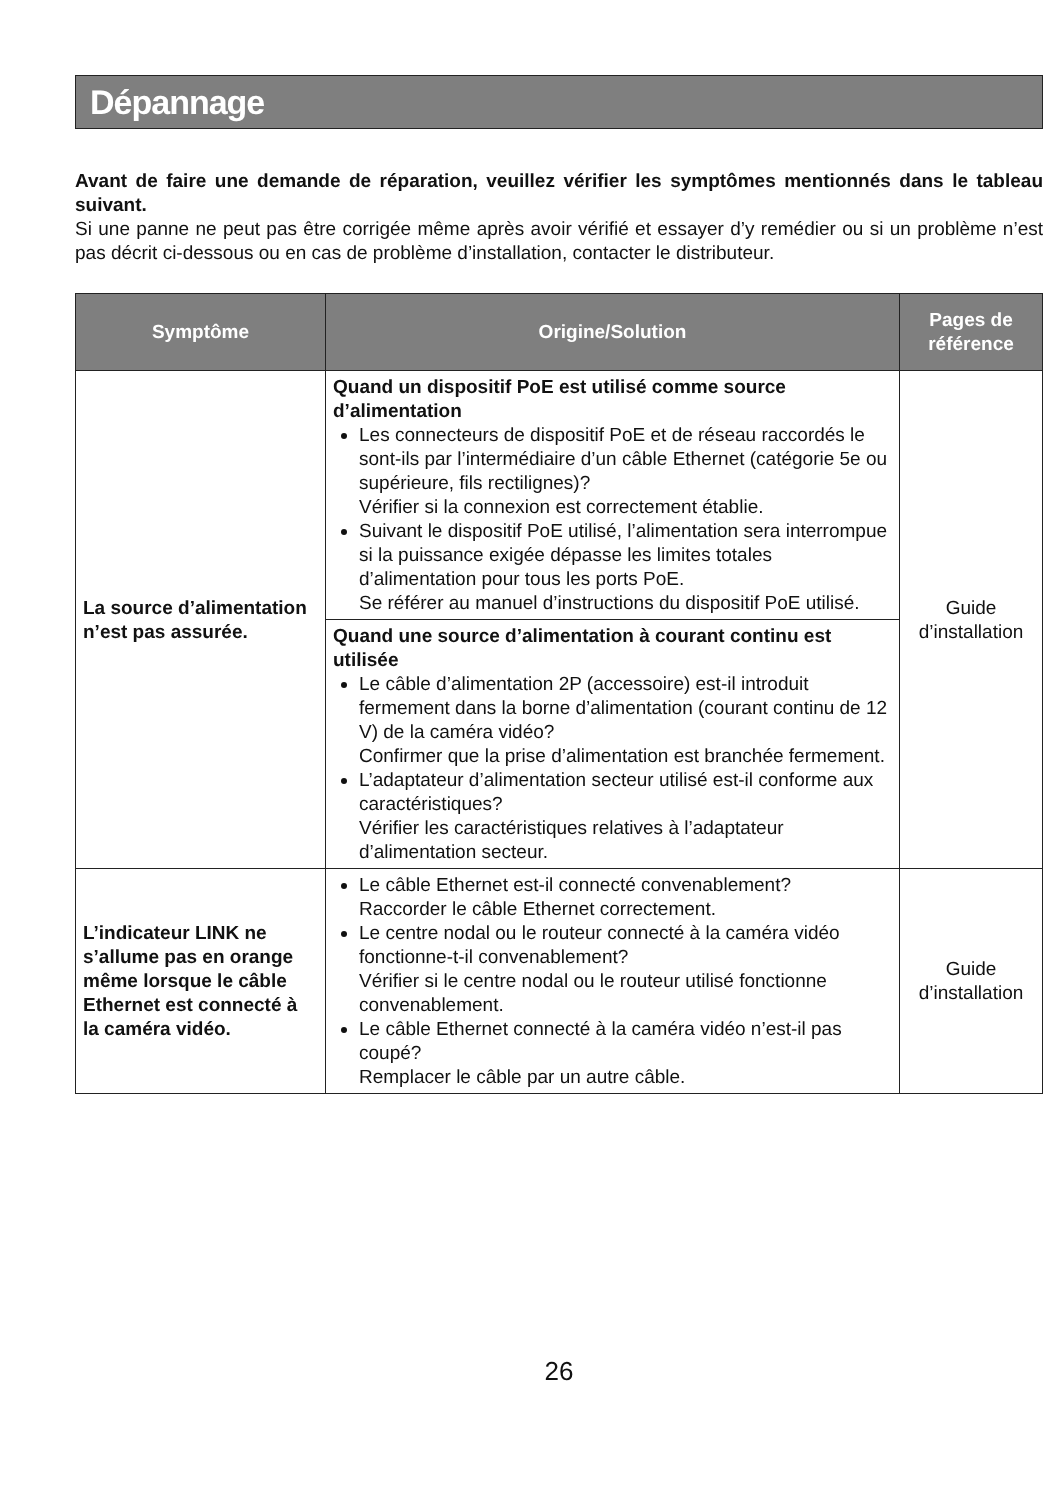Dépannage
Avant de faire une demande de réparation, veuillez vérifier les symptômes mentionnés dans le tableau suivant.
Si une panne ne peut pas être corrigée même après avoir vérifié et essayer d’y remédier ou si un problème n’est pas décrit ci-dessous ou en cas de problème d’installation, contacter le distributeur.
| Symptôme | Origine/Solution | Pages de référence |
| --- | --- | --- |
| La source d’alimentation n’est pas assurée. | Quand un dispositif PoE est utilisé comme source d’alimentation Les connecteurs de dispositif PoE et de réseau raccordés le sont-ils par l’intermédiaire d’un câble Ethernet (catégorie 5e ou supérieure, fils rectilignes)? Vérifier si la connexion est correctement établie. Suivant le dispositif PoE utilisé, l’alimentation sera interrompue si la puissance exigée dépasse les limites totales d’alimentation pour tous les ports PoE. Se référer au manuel d’instructions du dispositif PoE utilisé. Quand une source d’alimentation à courant continu est utilisée Le câble d’alimentation 2P (accessoire) est-il introduit fermement dans la borne d’alimentation (courant continu de 12 V) de la caméra vidéo? Confirmer que la prise d’alimentation est branchée fermement. L’adaptateur d’alimentation secteur utilisé est-il conforme aux caractéristiques? Vérifier les caractéristiques relatives à l’adaptateur d’alimentation secteur. | Guide d’installation |
| L’indicateur LINK ne s’allume pas en orange même lorsque le câble Ethernet est connecté à la caméra vidéo. | Le câble Ethernet est-il connecté convenablement? Raccorder le câble Ethernet correctement. Le centre nodal ou le routeur connecté à la caméra vidéo fonctionne-t-il convenablement? Vérifier si le centre nodal ou le routeur utilisé fonctionne convenablement. Le câble Ethernet connecté à la caméra vidéo n’est-il pas coupé? Remplacer le câble par un autre câble. | Guide d’installation |
26